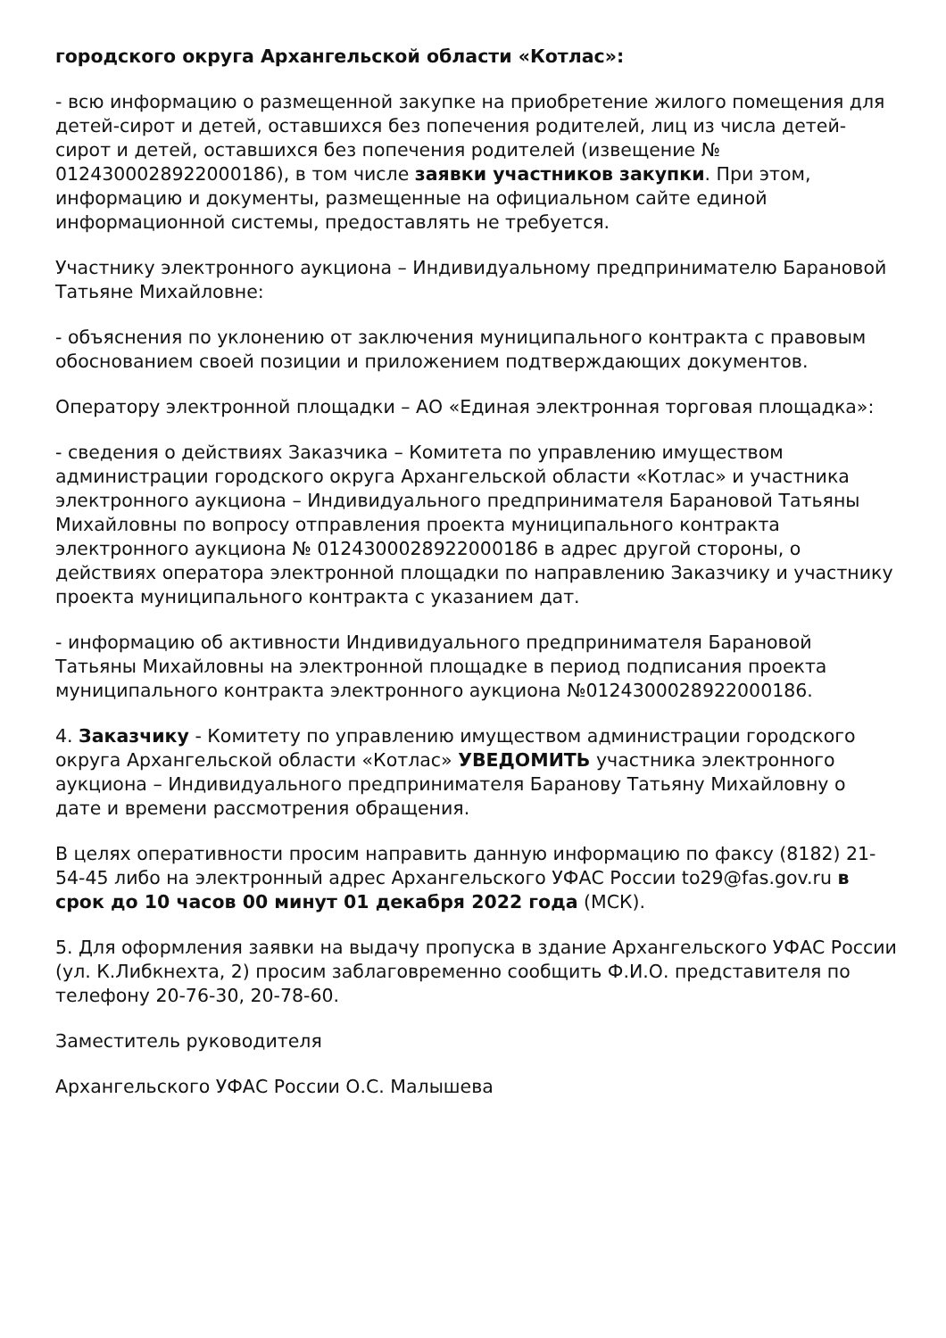городского округа Архангельской области «Котлас»:
- всю информацию о размещенной закупке на приобретение жилого помещения для детей-сирот и детей, оставшихся без попечения родителей, лиц из числа детей-сирот и детей, оставшихся без попечения родителей (извещение № 0124300028922000186), в том числе заявки участников закупки. При этом, информацию и документы, размещенные на официальном сайте единой информационной системы, предоставлять не требуется.
Участнику электронного аукциона – Индивидуальному предпринимателю Барановой Татьяне Михайловне:
- объяснения по уклонению от заключения муниципального контракта с правовым обоснованием своей позиции и приложением подтверждающих документов.
Оператору электронной площадки – АО «Единая электронная торговая площадка»:
- сведения о действиях Заказчика – Комитета по управлению имуществом администрации городского округа Архангельской области «Котлас» и участника электронного аукциона – Индивидуального предпринимателя Барановой Татьяны Михайловны по вопросу отправления проекта муниципального контракта электронного аукциона № 0124300028922000186 в адрес другой стороны, о действиях оператора электронной площадки по направлению Заказчику и участнику проекта муниципального контракта с указанием дат.
- информацию об активности Индивидуального предпринимателя Барановой Татьяны Михайловны на электронной площадке в период подписания проекта муниципального контракта электронного аукциона №0124300028922000186.
4. Заказчику - Комитету по управлению имуществом администрации городского округа Архангельской области «Котлас» УВЕДОМИТЬ участника электронного аукциона – Индивидуального предпринимателя Баранову Татьяну Михайловну о дате и времени рассмотрения обращения.
В целях оперативности просим направить данную информацию по факсу (8182) 21-54-45 либо на электронный адрес Архангельского УФАС России to29@fas.gov.ru в срок до 10 часов 00 минут 01 декабря 2022 года (МСК).
5. Для оформления заявки на выдачу пропуска в здание Архангельского УФАС России (ул. К.Либкнехта, 2) просим заблаговременно сообщить Ф.И.О. представителя по телефону 20-76-30, 20-78-60.
Заместитель руководителя
Архангельского УФАС России О.С. Малышева